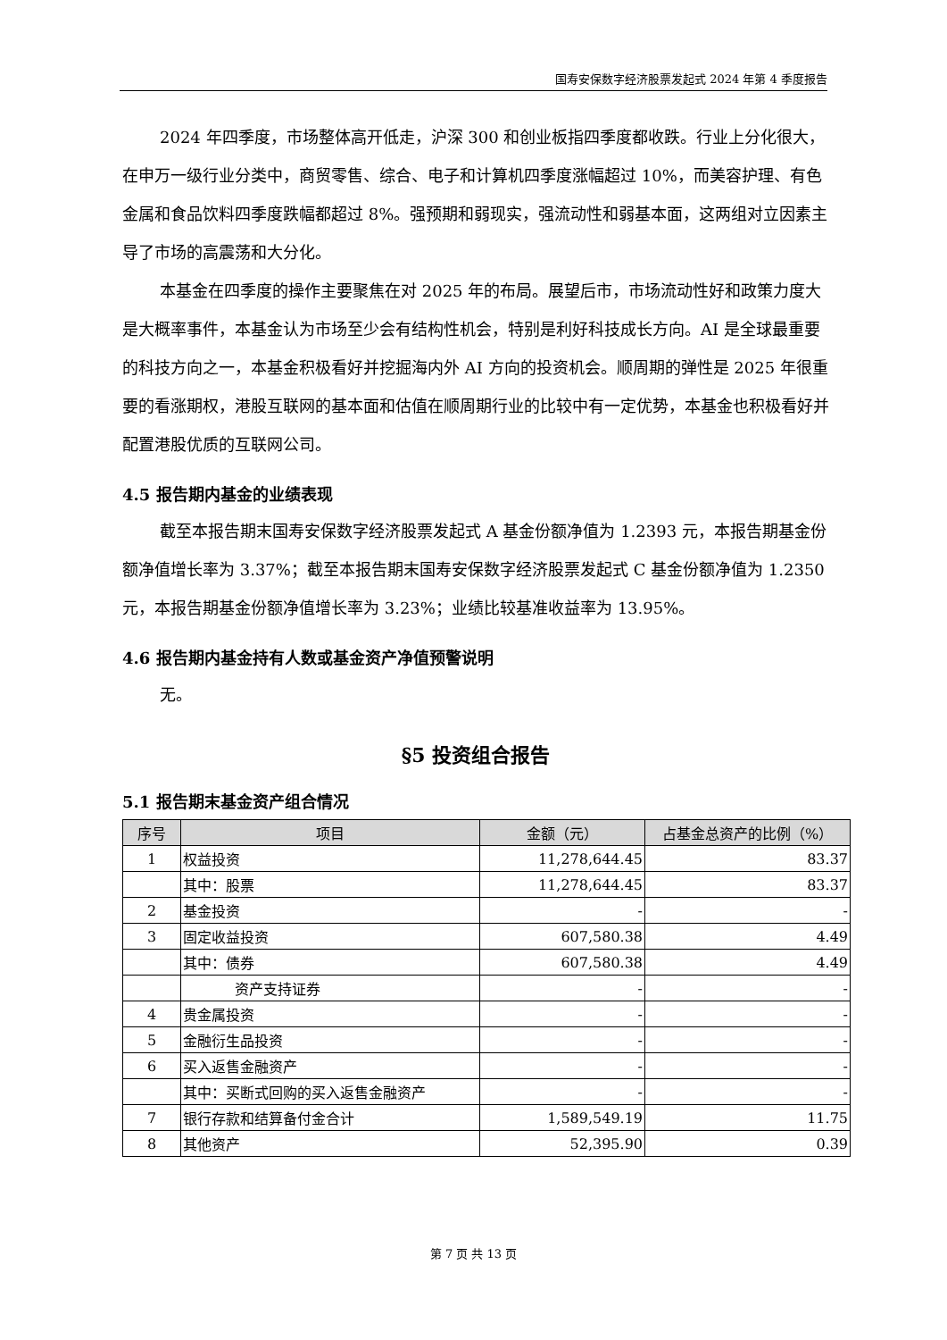国寿安保数字经济股票发起式 2024 年第 4 季度报告
2024 年四季度，市场整体高开低走，沪深 300 和创业板指四季度都收跌。行业上分化很大，在申万一级行业分类中，商贸零售、综合、电子和计算机四季度涨幅超过 10%，而美容护理、有色金属和食品饮料四季度跌幅都超过 8%。强预期和弱现实，强流动性和弱基本面，这两组对立因素主导了市场的高震荡和大分化。
本基金在四季度的操作主要聚焦在对 2025 年的布局。展望后市，市场流动性好和政策力度大是大概率事件，本基金认为市场至少会有结构性机会，特别是利好科技成长方向。AI 是全球最重要的科技方向之一，本基金积极看好并挖掘海内外 AI 方向的投资机会。顺周期的弹性是 2025 年很重要的看涨期权，港股互联网的基本面和估值在顺周期行业的比较中有一定优势，本基金也积极看好并配置港股优质的互联网公司。
4.5 报告期内基金的业绩表现
截至本报告期末国寿安保数字经济股票发起式 A 基金份额净值为 1.2393 元，本报告期基金份额净值增长率为 3.37%；截至本报告期末国寿安保数字经济股票发起式 C 基金份额净值为 1.2350 元，本报告期基金份额净值增长率为 3.23%；业绩比较基准收益率为 13.95%。
4.6 报告期内基金持有人数或基金资产净值预警说明
无。
§5 投资组合报告
5.1 报告期末基金资产组合情况
| 序号 | 项目 | 金额（元） | 占基金总资产的比例（%） |
| --- | --- | --- | --- |
| 1 | 权益投资 | 11,278,644.45 | 83.37 |
| | 其中：股票 | 11,278,644.45 | 83.37 |
| 2 | 基金投资 | - | - |
| 3 | 固定收益投资 | 607,580.38 | 4.49 |
| | 其中：债券 | 607,580.38 | 4.49 |
| | 资产支持证券 | - | - |
| 4 | 贵金属投资 | - | - |
| 5 | 金融衍生品投资 | - | - |
| 6 | 买入返售金融资产 | - | - |
| | 其中：买断式回购的买入返售金融资产 | - | - |
| 7 | 银行存款和结算备付金合计 | 1,589,549.19 | 11.75 |
| 8 | 其他资产 | 52,395.90 | 0.39 |
第 7 页 共 13 页